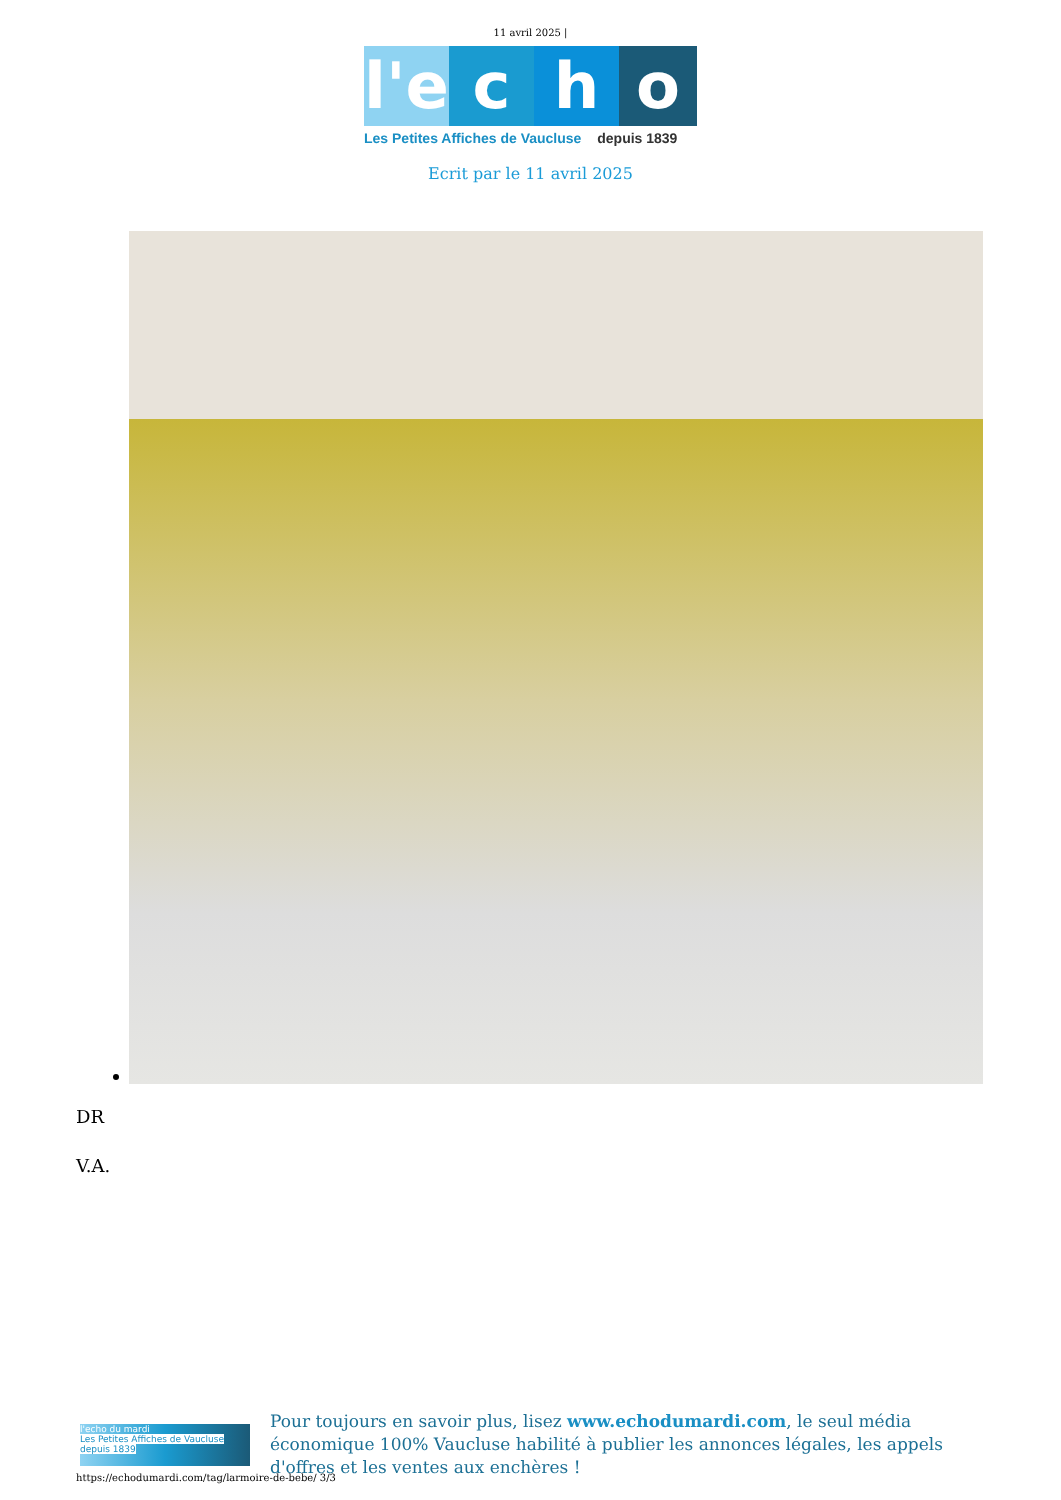11 avril 2025 |
l'e
c h o
Les Petites Affiches de Vaucluse depuis 1839
Ecrit par le 11 avril 2025
DR
V.A.
l'echo du mardi
Les Petites Affiches de Vaucluse depuis 1839
Pour toujours en savoir plus, lisez www.echodumardi.com, le seul média économique 100% Vaucluse habilité à publier les annonces légales, les appels d'offres et les ventes aux enchères !
https://echodumardi.com/tag/larmoire-de-bebe/ 3/3